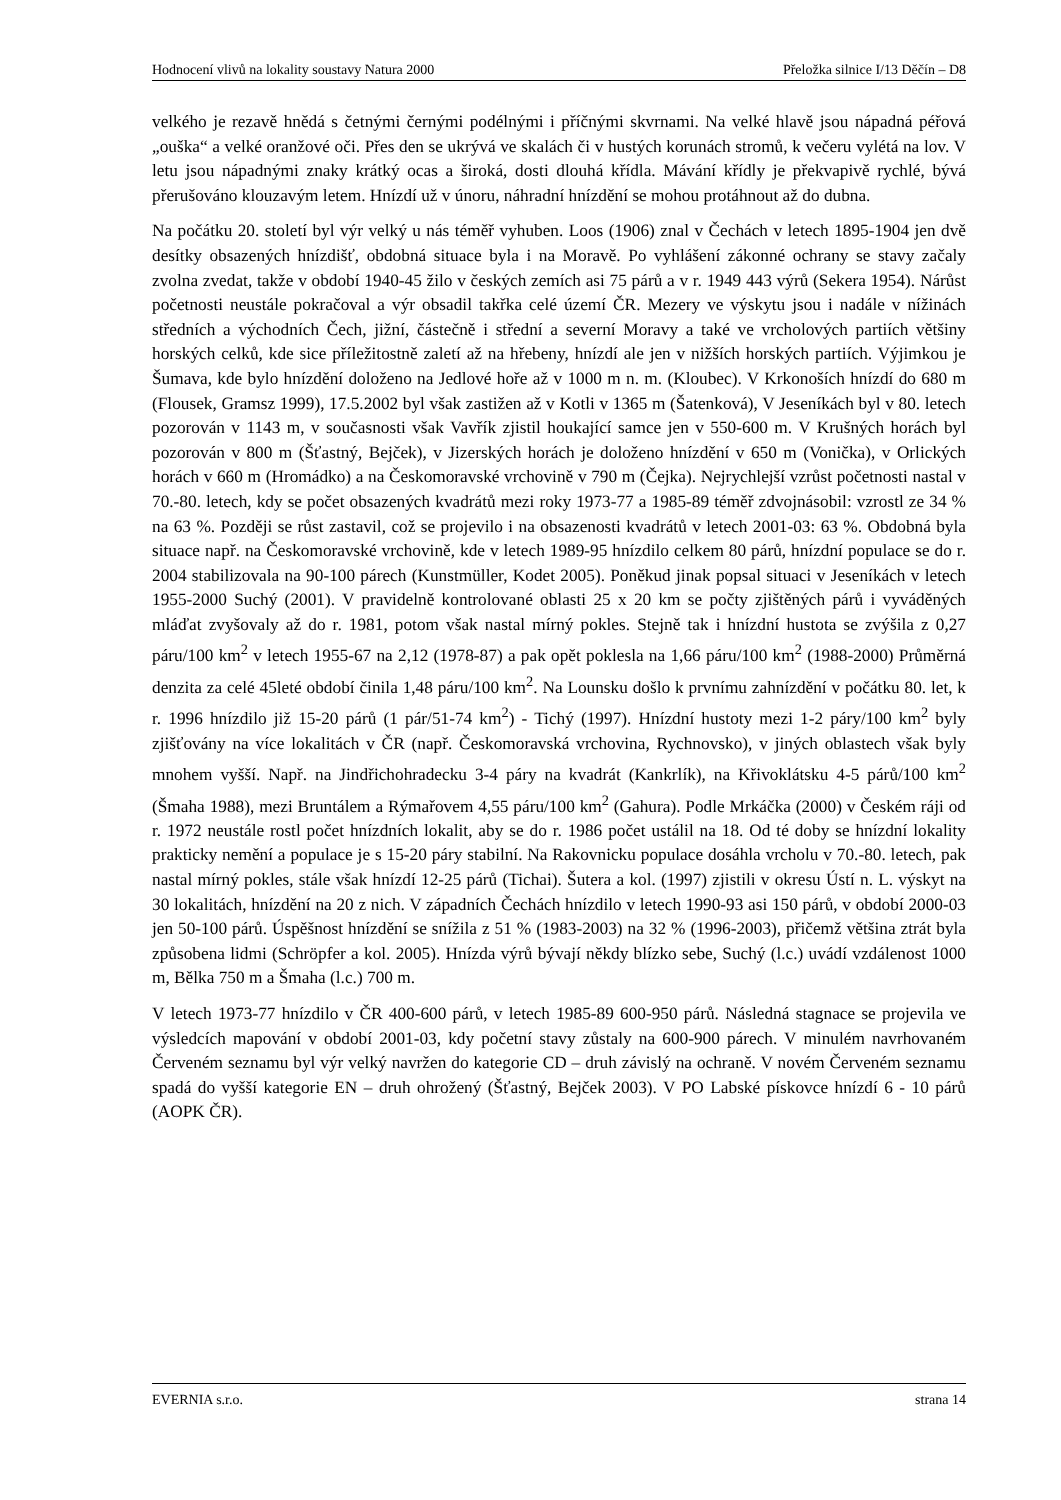Hodnocení vlivů na lokality soustavy Natura 2000 Přeložka silnice I/13 Děčín – D8
velkého je rezavě hnědá s četnými černými podélnými i příčnými skvrnami. Na velké hlavě jsou nápadná péřová „ouška“ a velké oranžové oči. Přes den se ukrývá ve skalách či v hustých korunách stromů, k večeru vylétá na lov. V letu jsou nápadnými znaky krátký ocas a široká, dosti dlouhá křídla. Mávání křídly je překvapivě rychlé, bývá přerušováno klouzavým letem. Hnízdí už v únoru, náhradní hnízdění se mohou protáhnout až do dubna.
Na počátku 20. století byl výr velký u nás téměř vyhuben. Loos (1906) znal v Čechách v letech 1895-1904 jen dvě desítky obsazených hnízdišť, obdobná situace byla i na Moravě. Po vyhlášení zákonné ochrany se stavy začaly zvolna zvedat, takže v období 1940-45 žilo v českých zemích asi 75 párů a v r. 1949 443 výrů (Sekera 1954). Nárůst početnosti neustále pokračoval a výr obsadil takřka celé území ČR. Mezery ve výskytu jsou i nadále v nížinách středních a východních Čech, jižní, částečně i střední a severní Moravy a také ve vrcholových partiích většiny horských celků, kde sice příležitostně zaletí až na hřebeny, hnízdí ale jen v nižších horských partiích. Výjimkou je Šumava, kde bylo hnízdění doloženo na Jedlové hoře až v 1000 m n. m. (Kloubec). V Krkonoších hnízdí do 680 m (Flousek, Gramsz 1999), 17.5.2002 byl však zastižen až v Kotli v 1365 m (Šatenková), V Jeseníkách byl v 80. letech pozorován v 1143 m, v současnosti však Vavřík zjistil houkající samce jen v 550-600 m. V Krušných horách byl pozorován v 800 m (Šťastný, Bejček), v Jizerských horách je doloženo hnízdění v 650 m (Vonička), v Orlických horách v 660 m (Hromádko) a na Českomoravské vrchovině v 790 m (Čejka). Nejrychlejší vzrůst početnosti nastal v 70.-80. letech, kdy se počet obsazených kvadrátů mezi roky 1973-77 a 1985-89 téměř zdvojnásobil: vzrostl ze 34 % na 63 %. Později se růst zastavil, což se projevilo i na obsazenosti kvadrátů v letech 2001-03: 63 %. Obdobná byla situace např. na Českomoravské vrchovině, kde v letech 1989-95 hnízdilo celkem 80 párů, hnízdní populace se do r. 2004 stabilizovala na 90-100 párech (Kunstmüller, Kodet 2005). Poněkud jinak popsal situaci v Jeseníkách v letech 1955-2000 Suchý (2001). V pravidelně kontrolované oblasti 25 x 20 km se počty zjištěných párů i vyváděných mláďat zvyšovaly až do r. 1981, potom však nastal mírný pokles. Stejně tak i hnízdní hustota se zvýšila z 0,27 páru/100 km<sup>2</sup> v letech 1955-67 na 2,12 (1978-87) a pak opět poklesla na 1,66 páru/100 km<sup>2</sup> (1988-2000) Průměrná denzita za celé 45leté období činila 1,48 páru/100 km<sup>2</sup>. Na Lounsku došlo k prvnímu zahnízdění v počátku 80. let, k r. 1996 hnízdilo již 15-20 párů (1 pár/51-74 km<sup>2</sup>) - Tichý (1997). Hnízdní hustoty mezi 1-2 páry/100 km<sup>2</sup> byly zjišťovány na více lokalitách v ČR (např. Českomoravská vrchovina, Rychnovsko), v jiných oblastech však byly mnohem vyšší. Např. na Jindřichohradecku 3-4 páry na kvadrát (Kankrlík), na Křivoklátsku 4-5 párů/100 km<sup>2</sup> (Šmaha 1988), mezi Bruntálem a Rýmařovem 4,55 páru/100 km<sup>2</sup> (Gahura). Podle Mrkáčka (2000) v Českém ráji od r. 1972 neustále rostl počet hnízdních lokalit, aby se do r. 1986 počet ustálil na 18. Od té doby se hnízdní lokality prakticky nemění a populace je s 15-20 páry stabilní. Na Rakovnicku populace dosáhla vrcholu v 70.-80. letech, pak nastal mírný pokles, stále však hnízdí 12-25 párů (Tichai). Šutera a kol. (1997) zjistili v okresu Ústí n. L. výskyt na 30 lokalitách, hnízdění na 20 z nich. V západních Čechách hnízdilo v letech 1990-93 asi 150 párů, v období 2000-03 jen 50-100 párů. Úspěšnost hnízdění se snížila z 51 % (1983-2003) na 32 % (1996-2003), přičemž většina ztrát byla způsobena lidmi (Schröpfer a kol. 2005). Hnízda výrů bývají někdy blízko sebe, Suchý (l.c.) uvádí vzdálenost 1000 m, Bělka 750 m a Šmaha (l.c.) 700 m.
V letech 1973-77 hnízdilo v ČR 400-600 párů, v letech 1985-89 600-950 párů. Následná stagnace se projevila ve výsledcích mapování v období 2001-03, kdy početní stavy zůstaly na 600-900 párech. V minulém navrhovaném Červeném seznamu byl výr velký navržen do kategorie CD – druh závislý na ochraně. V novém Červeném seznamu spadá do vyšší kategorie EN – druh ohrožený (Šťastný, Bejček 2003). V PO Labské pískovce hnízdí 6 - 10 párů (AOPK ČR).
EVERNIA s.r.o. strana 14